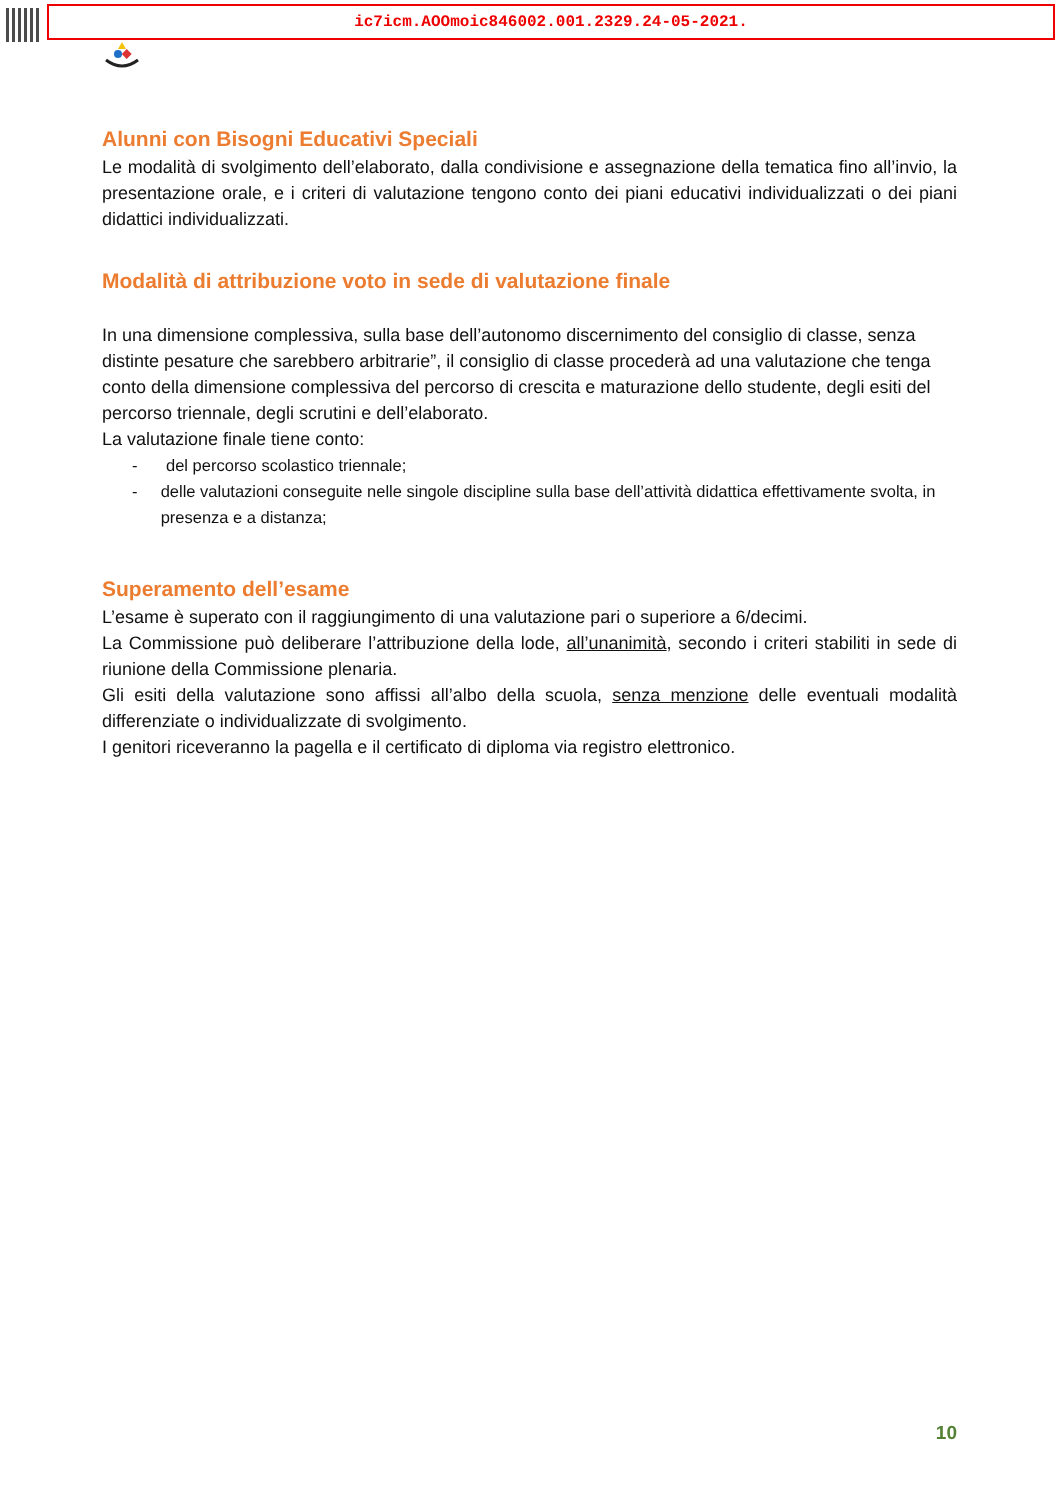ic7icm.AOOmoic846002.001.2329.24-05-2021.
Alunni con Bisogni Educativi Speciali
Le modalità di svolgimento dell’elaborato, dalla condivisione e assegnazione della tematica fino all’invio, la presentazione orale, e i criteri di valutazione tengono conto dei piani educativi individualizzati o dei piani didattici individualizzati.
Modalità di attribuzione voto in sede di valutazione finale
In una dimensione complessiva, sulla base dell’autonomo discernimento del consiglio di classe, senza distinte pesature che sarebbero arbitrarie”, il consiglio di classe procederà ad una valutazione che tenga conto della dimensione complessiva del percorso di crescita e maturazione dello studente, degli esiti del percorso triennale, degli scrutini e dell’elaborato.
La valutazione finale tiene conto:
- del percorso scolastico triennale;
- delle valutazioni conseguite nelle singole discipline sulla base dell’attività didattica effettivamente svolta, in presenza e a distanza;
Superamento dell’esame
L’esame è superato con il raggiungimento di una valutazione pari o superiore a 6/decimi.
La Commissione può deliberare l’attribuzione della lode, all’unanimità, secondo i criteri stabiliti in sede di riunione della Commissione plenaria.
Gli esiti della valutazione sono affissi all’albo della scuola, senza menzione delle eventuali modalità differenziate o individualizzate di svolgimento.
I genitori riceveranno la pagella e il certificato di diploma via registro elettronico.
10